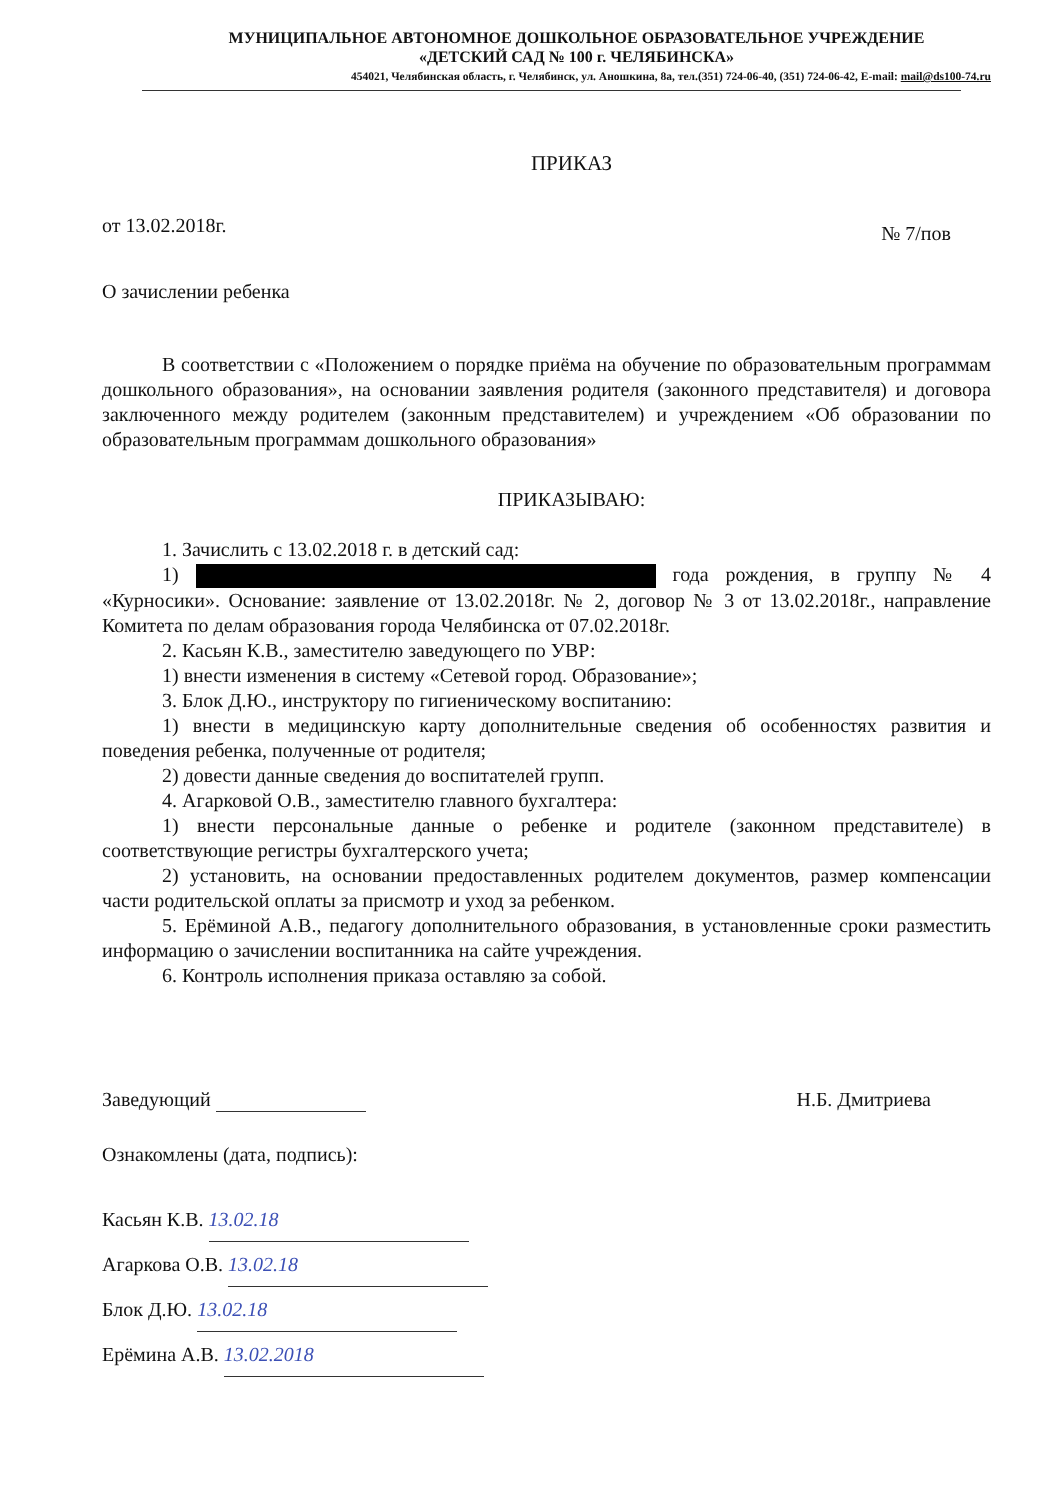МУНИЦИПАЛЬНОЕ АВТОНОМНОЕ ДОШКОЛЬНОЕ ОБРАЗОВАТЕЛЬНОЕ УЧРЕЖДЕНИЕ
«ДЕТСКИЙ САД № 100 г. ЧЕЛЯБИНСКА»
454021, Челябинская область, г. Челябинск, ул. Аношкина, 8а, тел.(351) 724-06-40, (351) 724-06-42, E-mail: mail@ds100-74.ru
ПРИКАЗ
от 13.02.2018г. № 7/пов
О зачислении ребенка
В соответствии с «Положением о порядке приёма на обучение по образовательным программам дошкольного образования», на основании заявления родителя (законного представителя) и договора заключенного между родителем (законным представителем) и учреждением «Об образовании по образовательным программам дошкольного образования»
ПРИКАЗЫВАЮ:
1. Зачислить с 13.02.2018 г. в детский сад:
1) года рождения, в группу № 4 «Курносики». Основание: заявление от 13.02.2018г. № 2, договор № 3 от 13.02.2018г., направление Комитета по делам образования города Челябинска от 07.02.2018г.
2. Касьян К.В., заместителю заведующего по УВР:
1) внести изменения в систему «Сетевой город. Образование»;
3. Блок Д.Ю., инструктору по гигиеническому воспитанию:
1) внести в медицинскую карту дополнительные сведения об особенностях развития и поведения ребенка, полученные от родителя;
2) довести данные сведения до воспитателей групп.
4. Агарковой О.В., заместителю главного бухгалтера:
1) внести персональные данные о ребенке и родителе (законном представителе) в соответствующие регистры бухгалтерского учета;
2) установить, на основании предоставленных родителем документов, размер компенсации части родительской оплаты за присмотр и уход за ребенком.
5. Ерёминой А.В., педагогу дополнительного образования, в установленные сроки разместить информацию о зачислении воспитанника на сайте учреждения.
6. Контроль исполнения приказа оставляю за собой.
Заведующий Н.Б. Дмитриева
Ознакомлены (дата, подпись):
Касьян К.В. 13.02.18
Агаркова О.В. 13.02.18
Блок Д.Ю. 13.02.18
Ерёмина А.В. 13.02.2018